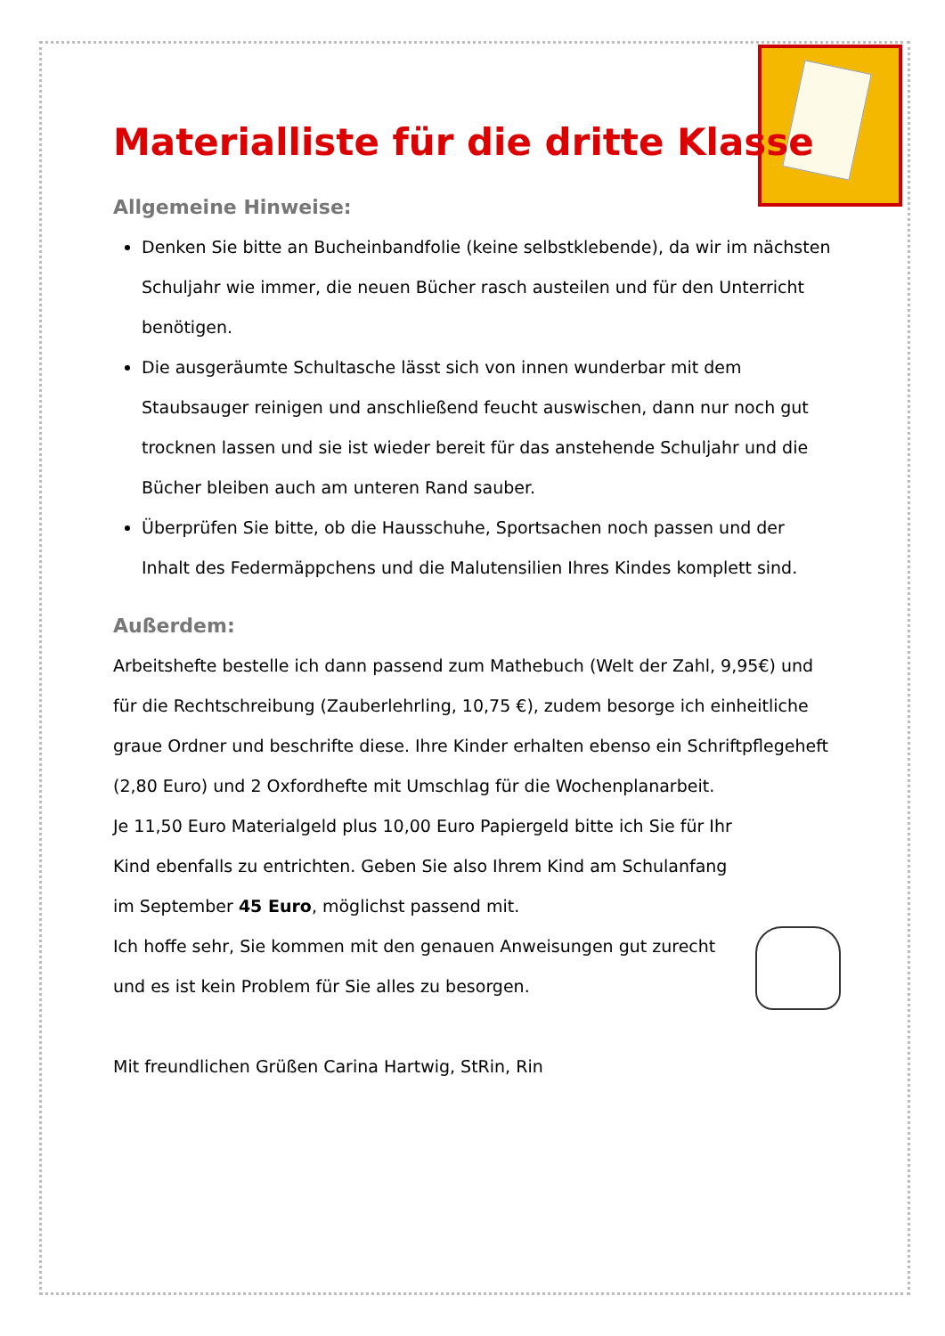Materialliste für die dritte Klasse
Allgemeine Hinweise:
Denken Sie bitte an Bucheinbandfolie (keine selbstklebende), da wir im nächsten Schuljahr wie immer, die neuen Bücher rasch austeilen und für den Unterricht benötigen.
Die ausgeräumte Schultasche lässt sich von innen wunderbar mit dem Staubsauger reinigen und anschließend feucht auswischen, dann nur noch gut trocknen lassen und sie ist wieder bereit für das anstehende Schuljahr und die Bücher bleiben auch am unteren Rand sauber.
Überprüfen Sie bitte, ob die Hausschuhe, Sportsachen noch passen und der Inhalt des Federmäppchens und die Malutensilien Ihres Kindes komplett sind.
Außerdem:
Arbeitshefte bestelle ich dann passend zum Mathebuch (Welt der Zahl, 9,95€) und für die Rechtschreibung (Zauberlehrling, 10,75 €), zudem besorge ich einheitliche graue Ordner und beschrifte diese. Ihre Kinder erhalten ebenso ein Schriftpflegeheft (2,80 Euro) und 2 Oxfordhefte mit Umschlag für die Wochenplanarbeit.
Je 11,50 Euro Materialgeld plus 10,00 Euro Papiergeld bitte ich Sie für Ihr Kind ebenfalls zu entrichten. Geben Sie also Ihrem Kind am Schulanfang im September 45 Euro, möglichst passend mit.
Ich hoffe sehr, Sie kommen mit den genauen Anweisungen gut zurecht und es ist kein Problem für Sie alles zu besorgen.
Mit freundlichen Grüßen Carina Hartwig, StRin, Rin